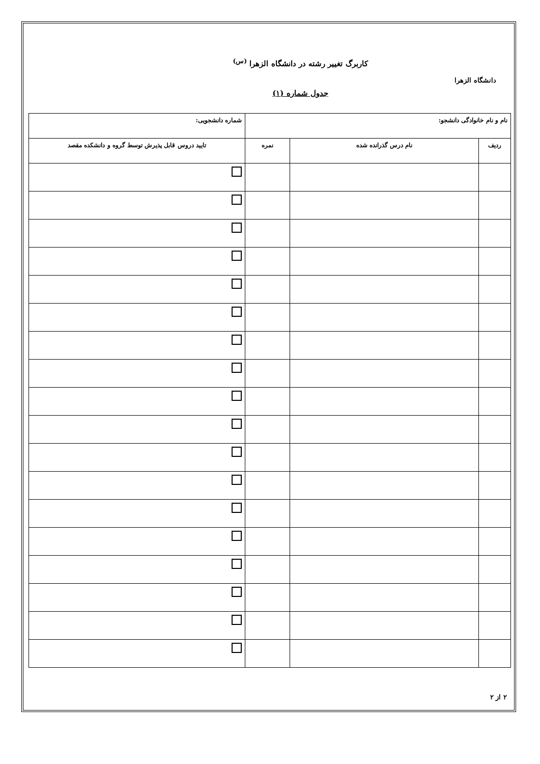دانشگاه الزهرا
کاربرگ تغییر رشته در دانشگاه الزهرا <sup>(س)</sup>
جدول شماره (۱)
| نام و نام خانوادگی دانشجو: | | | شماره دانشجویی: |
| ردیف | نام درس گذرانده شده | نمره | تایید دروس قابل پذیرش توسط گروه و دانشکده مقصد |
۲ از ۲